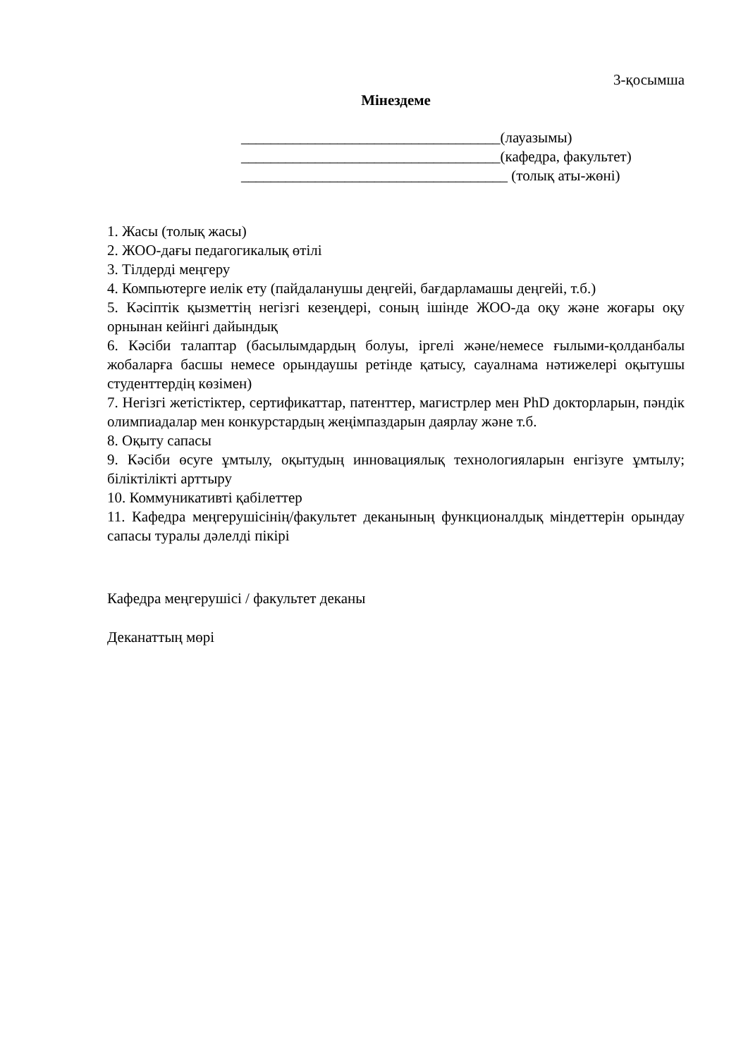3-қосымша
Мінездеме
___________________________________(лауазымы)
___________________________________(кафедра, факультет)
____________________________________ (толық аты-жөні)
1. Жасы (толық жасы)
2. ЖОО-дағы педагогикалық өтілі
3. Тілдерді меңгеру
4. Компьютерге иелік ету (пайдаланушы деңгейі, бағдарламашы деңгейі, т.б.)
5. Кәсіптік қызметтің негізгі кезеңдері, соның ішінде ЖОО-да оқу және жоғары оқу орнынан кейінгі дайындық
6. Кәсіби талаптар (басылымдардың болуы, іргелі және/немесе ғылыми-қолданбалы жобаларға басшы немесе орындаушы ретінде қатысу, сауалнама нәтижелері оқытушы студенттердің көзімен)
7. Негізгі жетістіктер, сертификаттар, патенттер, магистрлер мен PhD докторларын, пәндік олимпиадалар мен конкурстардың жеңімпаздарын даярлау және т.б.
8. Оқыту сапасы
9. Кәсіби өсуге ұмтылу, оқытудың инновациялық технологияларын енгізуге ұмтылу; біліктілікті арттыру
10. Коммуникативті қабілеттер
11. Кафедра меңгерушісінің/факультет деканының функционалдық міндеттерін орындау сапасы туралы дәлелді пікірі
Кафедра меңгерушісі / факультет деканы
Деканаттың мөрі